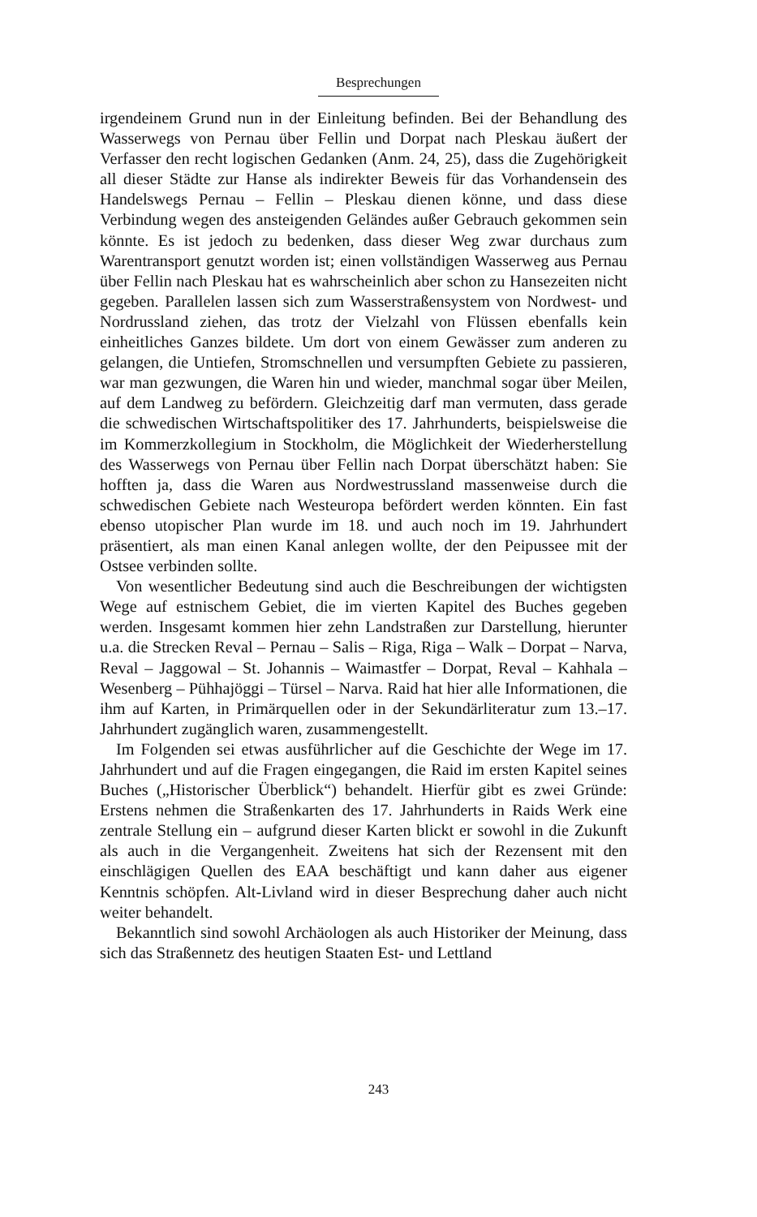Besprechungen
irgendeinem Grund nun in der Einleitung befinden. Bei der Behandlung des Wasserwegs von Pernau über Fellin und Dorpat nach Pleskau äußert der Verfasser den recht logischen Gedanken (Anm. 24, 25), dass die Zugehörigkeit all dieser Städte zur Hanse als indirekter Beweis für das Vorhandensein des Handelswegs Pernau – Fellin – Pleskau dienen könne, und dass diese Verbindung wegen des ansteigenden Geländes außer Gebrauch gekommen sein könnte. Es ist jedoch zu bedenken, dass dieser Weg zwar durchaus zum Warentransport genutzt worden ist; einen vollständigen Wasserweg aus Pernau über Fellin nach Pleskau hat es wahrscheinlich aber schon zu Hansezeiten nicht gegeben. Parallelen lassen sich zum Wasserstraßensystem von Nordwest- und Nordrussland ziehen, das trotz der Vielzahl von Flüssen ebenfalls kein einheitliches Ganzes bildete. Um dort von einem Gewässer zum anderen zu gelangen, die Untiefen, Stromschnellen und versumpften Gebiete zu passieren, war man gezwungen, die Waren hin und wieder, manchmal sogar über Meilen, auf dem Landweg zu befördern. Gleichzeitig darf man vermuten, dass gerade die schwedischen Wirtschaftspolitiker des 17. Jahrhunderts, beispielsweise die im Kommerzkollegium in Stockholm, die Möglichkeit der Wiederherstellung des Wasserwegs von Pernau über Fellin nach Dorpat überschätzt haben: Sie hofften ja, dass die Waren aus Nordwestrussland massenweise durch die schwedischen Gebiete nach Westeuropa befördert werden könnten. Ein fast ebenso utopischer Plan wurde im 18. und auch noch im 19. Jahrhundert präsentiert, als man einen Kanal anlegen wollte, der den Peipussee mit der Ostsee verbinden sollte.
Von wesentlicher Bedeutung sind auch die Beschreibungen der wichtigsten Wege auf estnischem Gebiet, die im vierten Kapitel des Buches gegeben werden. Insgesamt kommen hier zehn Landstraßen zur Darstellung, hierunter u.a. die Strecken Reval – Pernau – Salis – Riga, Riga – Walk – Dorpat – Narva, Reval – Jaggowal – St. Johannis – Waimastfer – Dorpat, Reval – Kahhala – Wesenberg – Pühhajöggi – Türsel – Narva. Raid hat hier alle Informationen, die ihm auf Karten, in Primärquellen oder in der Sekundärliteratur zum 13.–17. Jahrhundert zugänglich waren, zusammengestellt.
Im Folgenden sei etwas ausführlicher auf die Geschichte der Wege im 17. Jahrhundert und auf die Fragen eingegangen, die Raid im ersten Kapitel seines Buches („Historischer Überblick“) behandelt. Hierfür gibt es zwei Gründe: Erstens nehmen die Straßenkarten des 17. Jahrhunderts in Raids Werk eine zentrale Stellung ein – aufgrund dieser Karten blickt er sowohl in die Zukunft als auch in die Vergangenheit. Zweitens hat sich der Rezensent mit den einschlägigen Quellen des EAA beschäftigt und kann daher aus eigener Kenntnis schöpfen. Alt-Livland wird in dieser Besprechung daher auch nicht weiter behandelt.
Bekanntlich sind sowohl Archäologen als auch Historiker der Meinung, dass sich das Straßennetz des heutigen Staaten Est- und Lettland
243